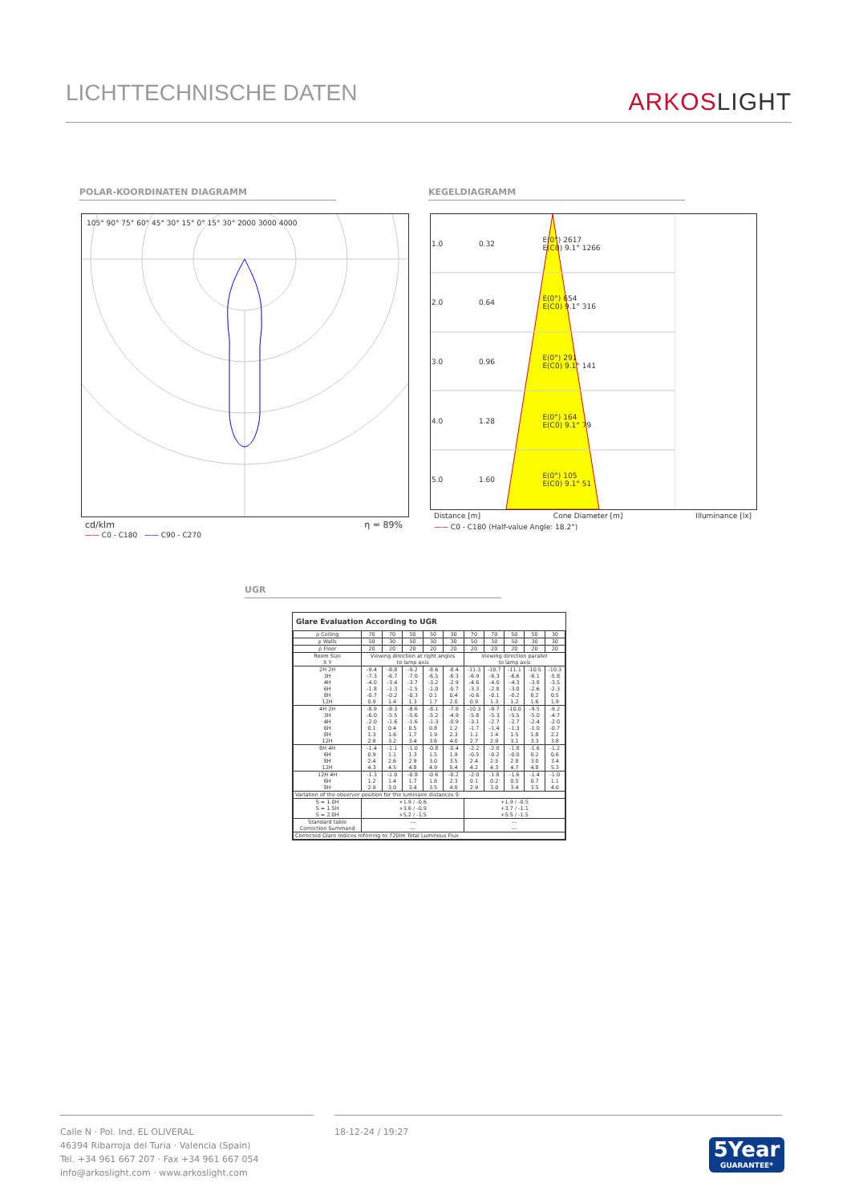LICHTTECHNISCHE DATEN
ARKOSLIGHT
POLAR-KOORDINATEN DIAGRAMM KEGELDIAGRAMM
105° 90° 75° 60° 45° 30° 15° 0° 15° 30° 2000 3000 4000
cd/klm η = 89%
—— C0 - C180 —— C90 - C270
| 1.0 | 0.32 | E(0°) 2617 E(C0) 9.1° 1266 |
| 2.0 | 0.64 | E(0°) 654 E(C0) 9.1° 316 |
| 3.0 | 0.96 | E(0°) 291 E(C0) 9.1° 141 |
| 4.0 | 1.28 | E(0°) 164 E(C0) 9.1° 79 |
| 5.0 | 1.60 | E(0°) 105 E(C0) 9.1° 51 |
Distance [m] Cone Diameter [m] Illuminance [lx]
—— C0 - C180 (Half-value Angle: 18.2°)
UGR
Glare Evaluation According to UGR
| ρ Ceiling | 70 | 70 | 50 | 50 | 30 | 70 | 70 | 50 | 50 | 30 |
| ρ Walls | 50 | 30 | 50 | 30 | 30 | 50 | 30 | 50 | 30 | 30 |
| ρ Floor | 20 | 20 | 20 | 20 | 20 | 20 | 20 | 20 | 20 | 20 |
| Room Size X Y | Viewing direction at right angles to lamp axis | | | | | Viewing direction parallel to lamp axis | | | | |
| 2H 2H 3H 4H 6H 8H 12H | -9.4 -7.3 -4.0 -1.8 -0.7 0.9 | -8.8 -6.7 -3.4 -1.3 -0.2 1.4 | -9.2 -7.0 -3.7 -1.5 -0.3 1.3 | -8.6 -6.5 -3.2 -1.0 0.1 1.7 | -8.4 -6.3 -2.9 -0.7 0.4 2.0 | -11.3 -6.9 -4.6 -3.3 -0.6 0.9 | -10.7 -6.3 -4.0 -2.8 -0.1 1.3 | -11.1 -6.6 -4.3 -3.0 -0.2 1.2 | -10.5 -6.1 -3.8 -2.6 0.2 1.6 | -10.3 -5.8 -3.5 -2.3 0.5 1.9 |
| 4H 2H 3H 4H 6H 8H 12H | -8.9 -6.0 -2.0 0.1 1.3 2.9 | -8.3 -5.5 -1.6 0.4 1.6 3.2 | -8.6 -5.6 -1.6 0.5 1.7 3.4 | -8.1 -5.2 -1.3 0.8 1.9 3.6 | -7.8 -4.9 -0.9 1.2 2.3 4.0 | -10.3 -5.8 -3.1 -1.7 1.1 2.7 | -9.7 -5.3 -2.7 -1.4 1.4 2.9 | -10.0 -5.5 -2.7 -1.3 1.5 3.1 | -9.5 -5.0 -2.4 -1.0 1.8 3.3 | -9.2 -4.7 -2.0 -0.7 2.2 3.8 |
| 8H 4H 6H 8H 12H | -1.4 0.9 2.4 4.3 | -1.1 1.1 2.6 4.5 | -1.0 1.3 2.9 4.8 | -0.8 1.5 3.0 4.9 | -0.4 1.9 3.5 5.4 | -2.2 -0.5 2.4 4.2 | -2.0 -0.2 2.5 4.3 | -1.8 -0.0 2.8 4.7 | -1.6 0.2 3.0 4.8 | -1.2 0.6 3.4 5.3 |
| 12H 4H 6H 8H | -1.3 1.2 2.9 | -1.0 1.4 3.0 | -0.8 1.7 3.4 | -0.6 1.8 3.5 | -0.2 2.3 4.0 | -2.0 0.1 2.9 | -1.8 0.2 3.0 | -1.6 0.5 3.4 | -1.4 0.7 3.5 | -1.0 1.1 4.0 |
| Variation of the observer position for the luminaire distances S | | | | | | | | | | |
| S = 1.0H S = 1.5H S = 2.0H | +1.9 / -0.6 +3.6 / -0.9 +5.2 / -1.5 | | | | | +1.9 / -0.5 +3.7 / -1.1 +5.5 / -1.5 | | | | |
| Standard table Correction Summand | --- --- | | | | | --- --- | | | | |
| Corrected Glare Indices referring to 720lm Total Luminous Flux | | | | | | | | | | |
Calle N · Pol. Ind. EL OLIVERAL
46394 Ribarroja del Turia · Valencia (Spain)
Tel. +34 961 667 207 · Fax +34 961 667 054
info@arkoslight.com · www.arkoslight.com
18-12-24 / 19:27
5Year
GUARANTEE*